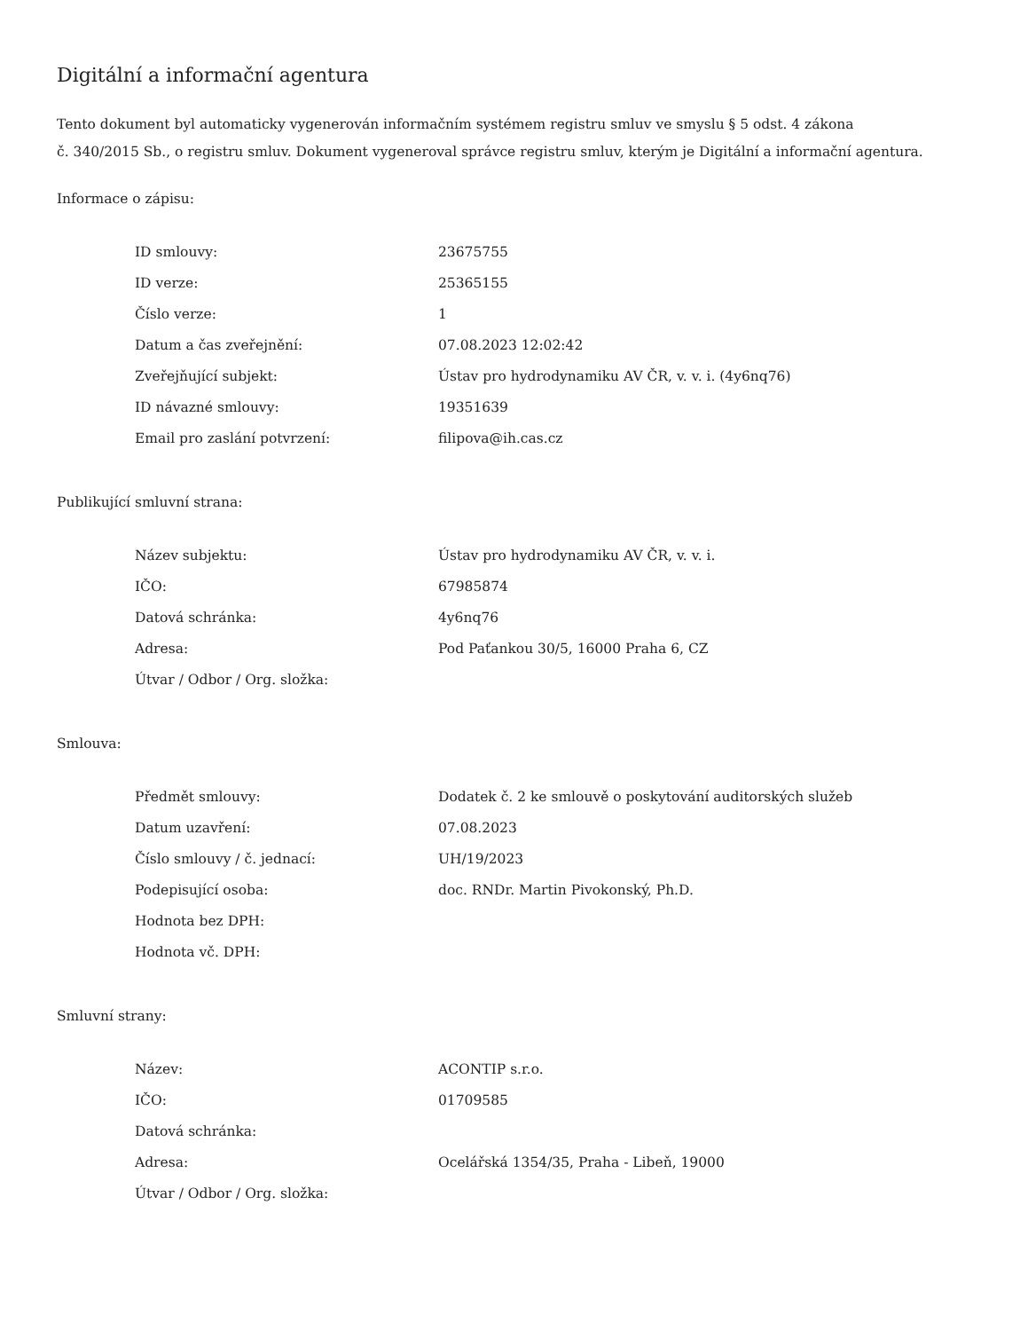Digitální a informační agentura
Tento dokument byl automaticky vygenerován informačním systémem registru smluv ve smyslu § 5 odst. 4 zákona
č. 340/2015 Sb., o registru smluv. Dokument vygeneroval správce registru smluv, kterým je Digitální a informační agentura.
Informace o zápisu:
| ID smlouvy: | 23675755 |
| ID verze: | 25365155 |
| Číslo verze: | 1 |
| Datum a čas zveřejnění: | 07.08.2023 12:02:42 |
| Zveřejňující subjekt: | Ústav pro hydrodynamiku AV ČR, v. v. i. (4y6nq76) |
| ID návazné smlouvy: | 19351639 |
| Email pro zaslání potvrzení: | filipova@ih.cas.cz |
Publikující smluvní strana:
| Název subjektu: | Ústav pro hydrodynamiku AV ČR, v. v. i. |
| IČO: | 67985874 |
| Datová schránka: | 4y6nq76 |
| Adresa: | Pod Paťankou 30/5, 16000 Praha 6, CZ |
| Útvar / Odbor / Org. složka: | |
Smlouva:
| Předmět smlouvy: | Dodatek č. 2 ke smlouvě o poskytování auditorských služeb |
| Datum uzavření: | 07.08.2023 |
| Číslo smlouvy / č. jednací: | UH/19/2023 |
| Podepisující osoba: | doc. RNDr. Martin Pivokonský, Ph.D. |
| Hodnota bez DPH: | |
| Hodnota vč. DPH: | |
Smluvní strany:
| Název: | ACONTIP s.r.o. |
| IČO: | 01709585 |
| Datová schránka: | |
| Adresa: | Ocelářská 1354/35, Praha - Libeň, 19000 |
| Útvar / Odbor / Org. složka: | |